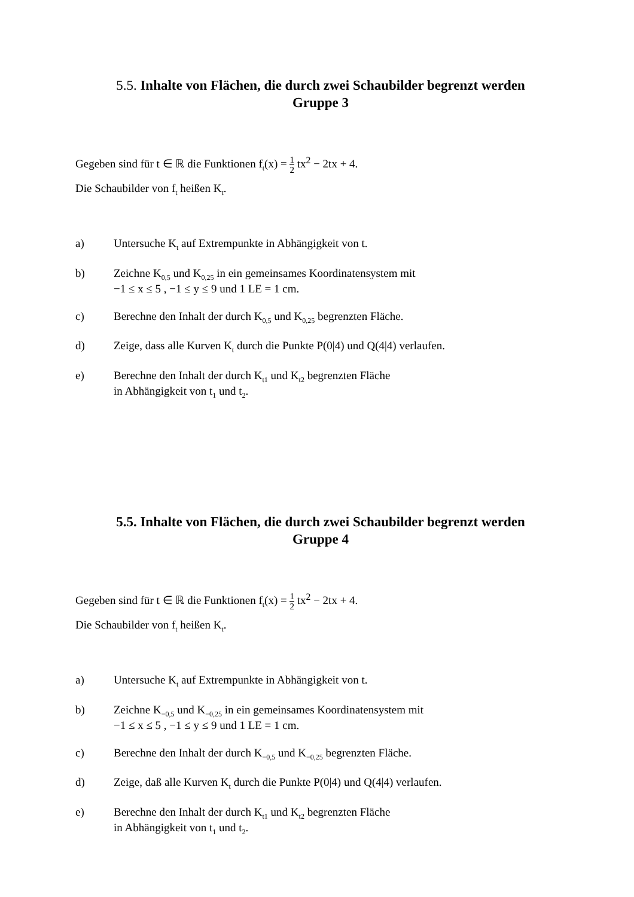5.5. Inhalte von Flächen, die durch zwei Schaubilder begrenzt werden
Gruppe 3
Gegeben sind für t ∈ ℝ die Funktionen f<sub>t</sub>(x) = 1 2 tx<sup>2</sup> − 2tx + 4.
Die Schaubilder von f<sub>t</sub> heißen K<sub>t</sub>.
a) Untersuche K<sub>t</sub> auf Extrempunkte in Abhängigkeit von t.
b) Zeichne K<sub>0,5</sub> und K<sub>0,25</sub> in ein gemeinsames Koordinatensystem mit
−1 ≤ x ≤ 5 , −1 ≤ y ≤ 9 und 1 LE = 1 cm.
c) Berechne den Inhalt der durch K<sub>0,5</sub> und K<sub>0,25</sub> begrenzten Fläche.
d) Zeige, dass alle Kurven K<sub>t</sub> durch die Punkte P(0|4) und Q(4|4) verlaufen.
e) Berechne den Inhalt der durch K<sub>t1</sub> und K<sub>t2</sub> begrenzten Fläche
in Abhängigkeit von t<sub>1</sub> und t<sub>2</sub>.
5.5. Inhalte von Flächen, die durch zwei Schaubilder begrenzt werden
Gruppe 4
Gegeben sind für t ∈ ℝ die Funktionen f<sub>t</sub>(x) = 1 2 tx<sup>2</sup> − 2tx + 4.
Die Schaubilder von f<sub>t</sub> heißen K<sub>t</sub>.
a) Untersuche K<sub>t</sub> auf Extrempunkte in Abhängigkeit von t.
b) Zeichne K<sub>−0,5</sub> und K<sub>−0,25</sub> in ein gemeinsames Koordinatensystem mit
−1 ≤ x ≤ 5 , −1 ≤ y ≤ 9 und 1 LE = 1 cm.
c) Berechne den Inhalt der durch K<sub>−0,5</sub> und K<sub>−0,25</sub> begrenzten Fläche.
d) Zeige, daß alle Kurven K<sub>t</sub> durch die Punkte P(0|4) und Q(4|4) verlaufen.
e) Berechne den Inhalt der durch K<sub>t1</sub> und K<sub>t2</sub> begrenzten Fläche
in Abhängigkeit von t<sub>1</sub> und t<sub>2</sub>.